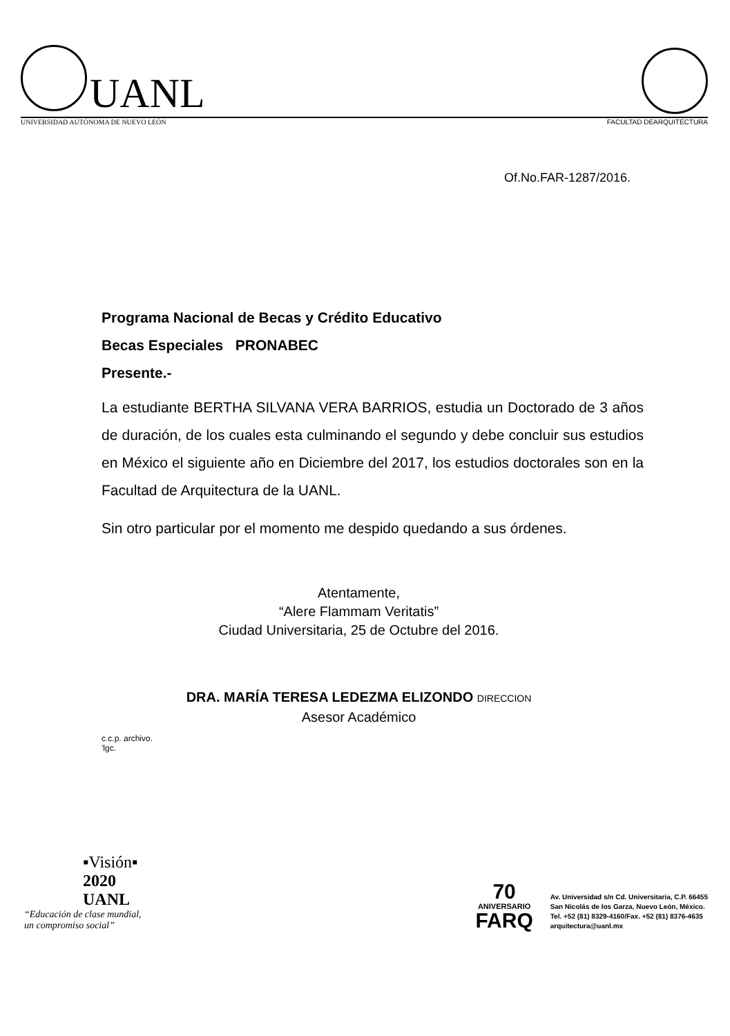UANL
UNIVERSIDAD AUTÓNOMA DE NUEVO LEÓN FACULTAD DEARQUITECTURA
Of.No.FAR-1287/2016.
Programa Nacional de Becas y Crédito Educativo
Becas Especiales PRONABEC
Presente.-
La estudiante BERTHA SILVANA VERA BARRIOS, estudia un Doctorado de 3 años de duración, de los cuales esta culminando el segundo y debe concluir sus estudios en México el siguiente año en Diciembre del 2017, los estudios doctorales son en la Facultad de Arquitectura de la UANL.
Sin otro particular por el momento me despido quedando a sus órdenes.
Atentamente,
“Alere Flammam Veritatis”
Ciudad Universitaria, 25 de Octubre del 2016.
DRA. MARÍA TERESA LEDEZMA ELIZONDO DIRECCION
Asesor Académico
c.c.p. archivo.
'lgc.
▪Visión▪
2020
UANL
“Educación de clase mundial,
un compromiso social”
70
ANIVERSARIO
FARQ
Av. Universidad s/n Cd. Universitaria, C.P. 66455
San Nicolás de los Garza, Nuevo León, México.
Tel. +52 (81) 8329-4160/Fax. +52 (81) 8376-4635
arquitectura@uanl.mx